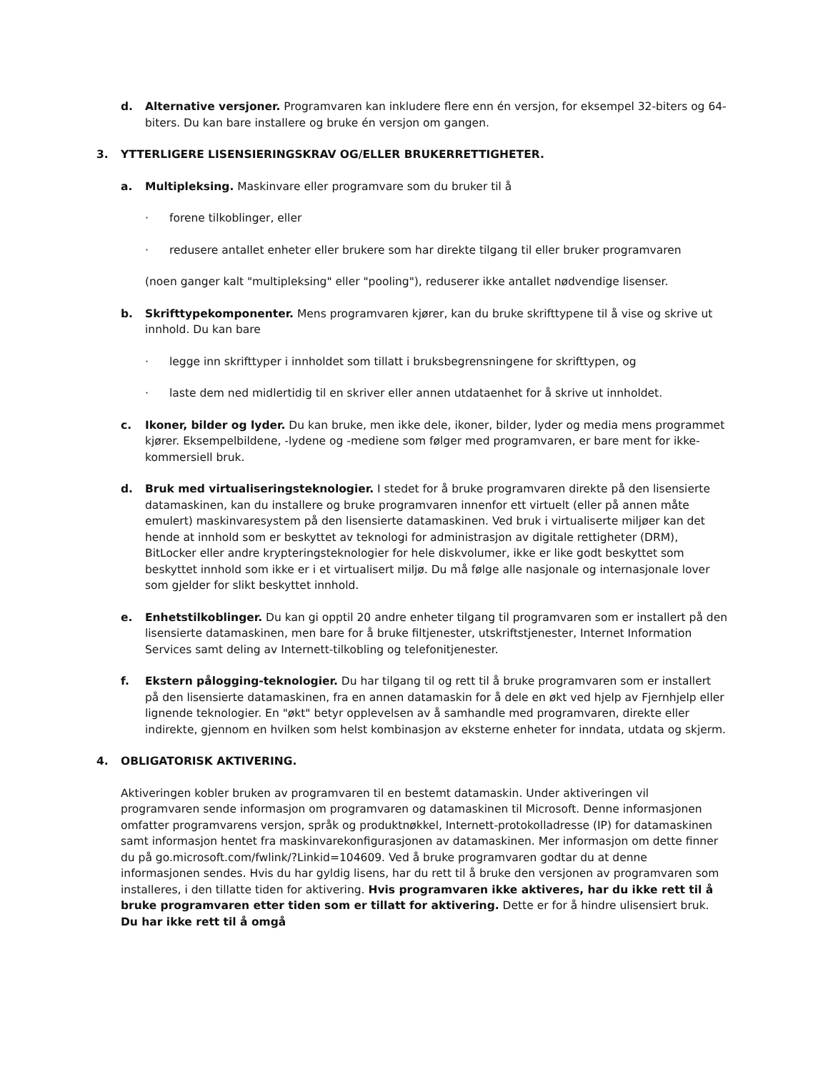d. Alternative versjoner. Programvaren kan inkludere flere enn én versjon, for eksempel 32-biters og 64-biters. Du kan bare installere og bruke én versjon om gangen.
3. YTTERLIGERE LISENSIERINGSKRAV OG/ELLER BRUKERRETTIGHETER.
a. Multipleksing. Maskinvare eller programvare som du bruker til å
· forene tilkoblinger, eller
· redusere antallet enheter eller brukere som har direkte tilgang til eller bruker programvaren
(noen ganger kalt "multipleksing" eller "pooling"), reduserer ikke antallet nødvendige lisenser.
b. Skrifttypekomponenter. Mens programvaren kjører, kan du bruke skrifttypene til å vise og skrive ut innhold. Du kan bare
· legge inn skrifttyper i innholdet som tillatt i bruksbegrensningene for skrifttypen, og
· laste dem ned midlertidig til en skriver eller annen utdataenhet for å skrive ut innholdet.
c. Ikoner, bilder og lyder. Du kan bruke, men ikke dele, ikoner, bilder, lyder og media mens programmet kjører. Eksempelbildene, -lydene og -mediene som følger med programvaren, er bare ment for ikke-kommersiell bruk.
d. Bruk med virtualiseringsteknologier. I stedet for å bruke programvaren direkte på den lisensierte datamaskinen, kan du installere og bruke programvaren innenfor ett virtuelt (eller på annen måte emulert) maskinvaresystem på den lisensierte datamaskinen. Ved bruk i virtualiserte miljøer kan det hende at innhold som er beskyttet av teknologi for administrasjon av digitale rettigheter (DRM), BitLocker eller andre krypteringsteknologier for hele diskvolumer, ikke er like godt beskyttet som beskyttet innhold som ikke er i et virtualisert miljø. Du må følge alle nasjonale og internasjonale lover som gjelder for slikt beskyttet innhold.
e. Enhetstilkoblinger. Du kan gi opptil 20 andre enheter tilgang til programvaren som er installert på den lisensierte datamaskinen, men bare for å bruke filtjenester, utskriftstjenester, Internet Information Services samt deling av Internett-tilkobling og telefonitjenester.
f. Ekstern pålogging-teknologier. Du har tilgang til og rett til å bruke programvaren som er installert på den lisensierte datamaskinen, fra en annen datamaskin for å dele en økt ved hjelp av Fjernhjelp eller lignende teknologier. En "økt" betyr opplevelsen av å samhandle med programvaren, direkte eller indirekte, gjennom en hvilken som helst kombinasjon av eksterne enheter for inndata, utdata og skjerm.
4. OBLIGATORISK AKTIVERING.
Aktiveringen kobler bruken av programvaren til en bestemt datamaskin. Under aktiveringen vil programvaren sende informasjon om programvaren og datamaskinen til Microsoft. Denne informasjonen omfatter programvarens versjon, språk og produktnøkkel, Internett-protokolladresse (IP) for datamaskinen samt informasjon hentet fra maskinvarekonfigurasjonen av datamaskinen. Mer informasjon om dette finner du på go.microsoft.com/fwlink/?Linkid=104609. Ved å bruke programvaren godtar du at denne informasjonen sendes. Hvis du har gyldig lisens, har du rett til å bruke den versjonen av programvaren som installeres, i den tillatte tiden for aktivering. Hvis programvaren ikke aktiveres, har du ikke rett til å bruke programvaren etter tiden som er tillatt for aktivering. Dette er for å hindre ulisensiert bruk. Du har ikke rett til å omgå